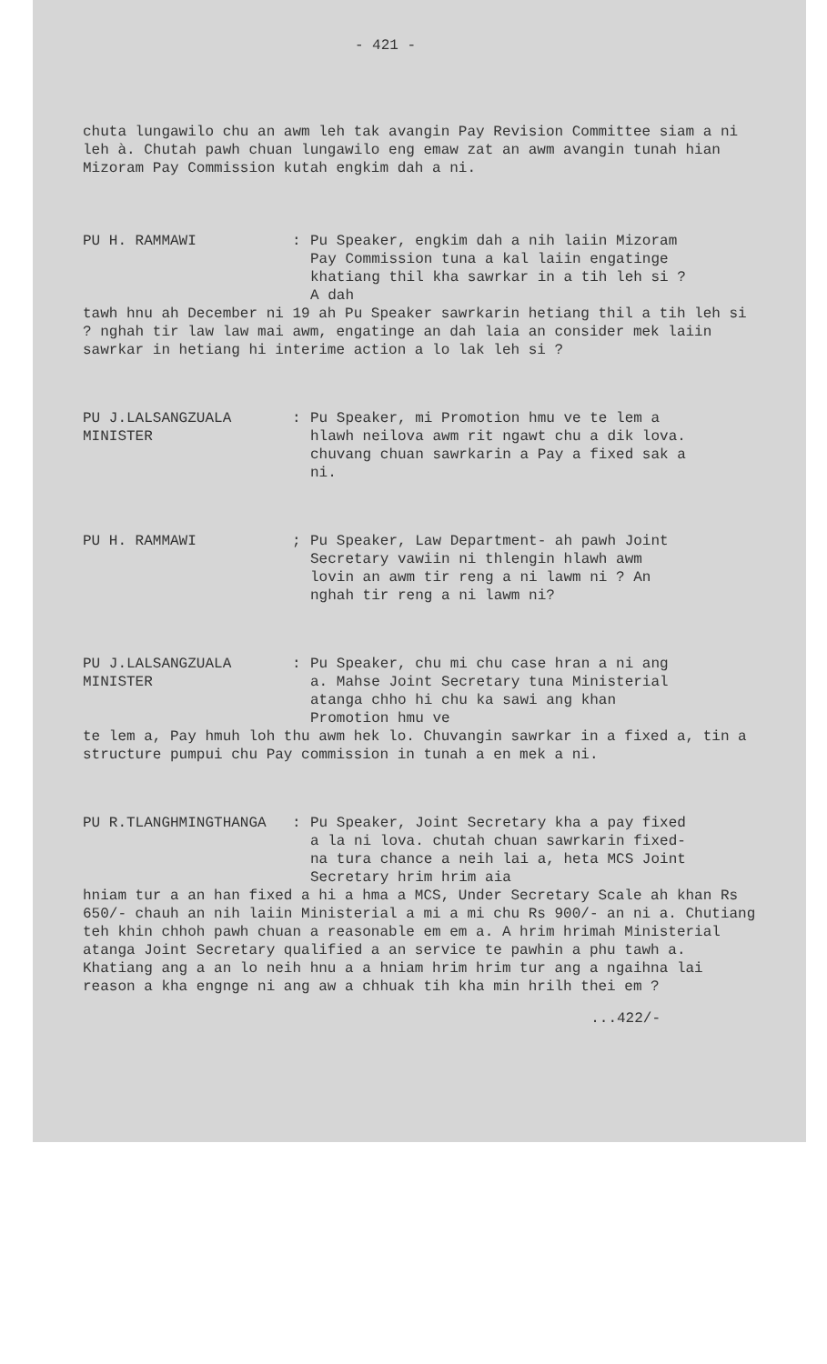- 421 -
chuta lungawilo chu an awm leh tak avangin Pay Revision Committee siam a ni leh à. Chutah pawh chuan lungawilo eng emaw zat an awm avangin tunah hian Mizoram Pay Commission kutah engkim dah a ni.
PU H. RAMMAWI : Pu Speaker, engkim dah a nih laiin Mizoram Pay Commission tuna a kal laiin engatinge khatiang thil kha sawrkar in a tih leh si ? A dah
tawh hnu ah December ni 19 ah Pu Speaker sawrkarin hetiang thil a tih leh si ? nghah tir law law mai awm, engatinge an dah laia an consider mek laiin sawrkar in hetiang hi interime action a lo lak leh si ?
PU J.LALSANGZUALA
MINISTER
: Pu Speaker, mi Promotion hmu ve te lem a hlawh neilova awm rit ngawt chu a dik lova. chuvang chuan sawrkarin a Pay a fixed sak a ni.
PU H. RAMMAWI ; Pu Speaker, Law Department- ah pawh Joint Secretary vawiin ni thlengin hlawh awm lovin an awm tir reng a ni lawm ni ? An nghah tir reng a ni lawm ni?
PU J.LALSANGZUALA
MINISTER
: Pu Speaker, chu mi chu case hran a ni ang a. Mahse Joint Secretary tuna Ministerial atanga chho hi chu ka sawi ang khan Promotion hmu ve
te lem a, Pay hmuh loh thu awm hek lo. Chuvangin sawrkar in a fixed a, tin a structure pumpui chu Pay commission in tunah a en mek a ni.
PU R.TLANGHMINGTHANGA : Pu Speaker, Joint Secretary kha a pay fixed a la ni lova. chutah chuan sawrkarin fixed-na tura chance a neih lai a, heta MCS Joint Secretary hrim hrim aia
hniam tur a an han fixed a hi a hma a MCS, Under Secretary Scale ah khan Rs 650/- chauh an nih laiin Ministerial a mi a mi chu Rs 900/- an ni a. Chutiang teh khin chhoh pawh chuan a reasonable em em a. A hrim hrimah Ministerial atanga Joint Secretary qualified a an service te pawhin a phu tawh a. Khatiang ang a an lo neih hnu a a hniam hrim hrim tur ang a ngaihna lai reason a kha engnge ni ang aw a chhuak tih kha min hrilh thei em ?
...422/-